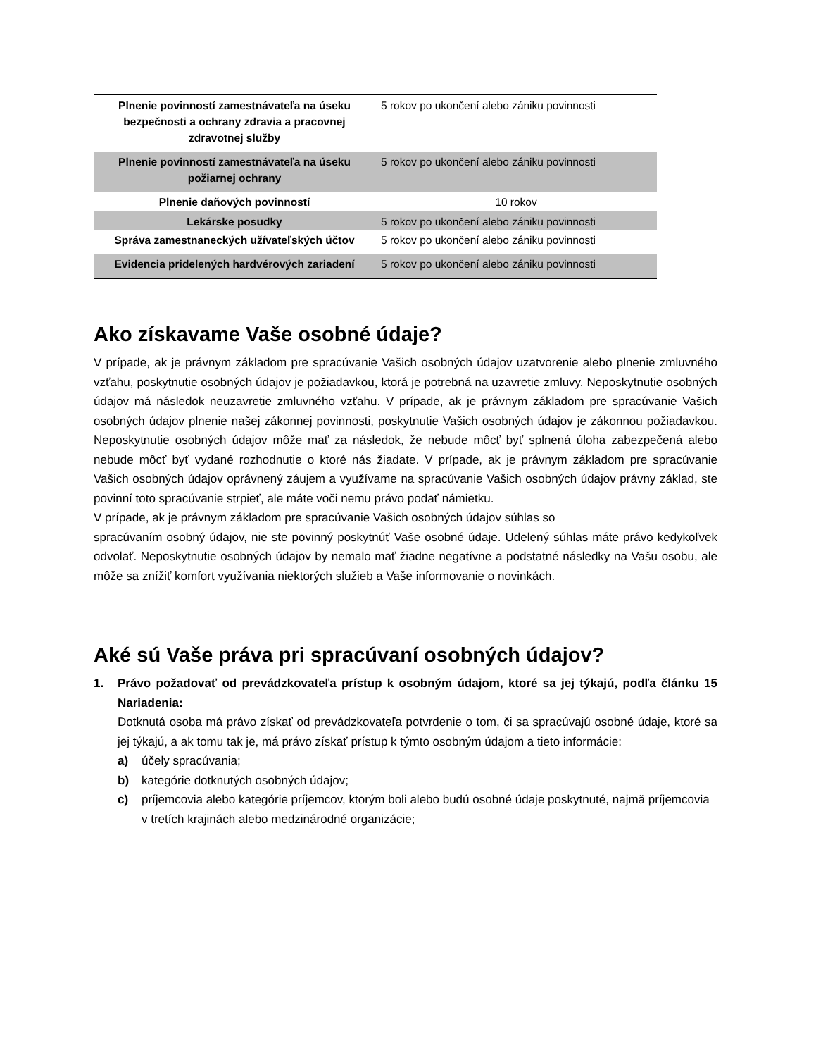| Plnenie povinností zamestnávateľa na úseku bezpečnosti a ochrany zdravia a pracovnej zdravotnej služby | 5 rokov po ukončení alebo zániku povinnosti |
| Plnenie povinností zamestnávateľa na úseku požiarnej ochrany | 5 rokov po ukončení alebo zániku povinnosti |
| Plnenie daňových povinností | 10 rokov |
| Lekárske posudky | 5 rokov po ukončení alebo zániku povinnosti |
| Správa zamestnaneckých užívateľských účtov | 5 rokov po ukončení alebo zániku povinnosti |
| Evidencia pridelených hardvérových zariadení | 5 rokov po ukončení alebo zániku povinnosti |
Ako získavame Vaše osobné údaje?
V prípade, ak je právnym základom pre spracúvanie Vašich osobných údajov uzatvorenie alebo plnenie zmluvného vzťahu, poskytnutie osobných údajov je požiadavkou, ktorá je potrebná na uzavretie zmluvy. Neposkytnutie osobných údajov má následok neuzavretie zmluvného vzťahu. V prípade, ak je právnym základom pre spracúvanie Vašich osobných údajov plnenie našej zákonnej povinnosti, poskytnutie Vašich osobných údajov je zákonnou požiadavkou. Neposkytnutie osobných údajov môže mať za následok, že nebude môcť byť splnená úloha zabezpečená alebo nebude môcť byť vydané rozhodnutie o ktoré nás žiadate. V prípade, ak je právnym základom pre spracúvanie Vašich osobných údajov oprávnený záujem a využívame na spracúvanie Vašich osobných údajov právny základ, ste povinní toto spracúvanie strpieť, ale máte voči nemu právo podať námietku.
V prípade, ak je právnym základom pre spracúvanie Vašich osobných údajov súhlas so
spracúvaním osobný údajov, nie ste povinný poskytnúť Vaše osobné údaje. Udelený súhlas máte právo kedykoľvek odvolať. Neposkytnutie osobných údajov by nemalo mať žiadne negatívne a podstatné následky na Vašu osobu, ale môže sa znížiť komfort využívania niektorých služieb a Vaše informovanie o novinkách.
Aké sú Vaše práva pri spracúvaní osobných údajov?
1.
Právo požadovať od prevádzkovateľa prístup k osobným údajom, ktoré sa jej týkajú, podľa článku 15 Nariadenia:
Dotknutá osoba má právo získať od prevádzkovateľa potvrdenie o tom, či sa spracúvajú osobné údaje, ktoré sa jej týkajú, a ak tomu tak je, má právo získať prístup k týmto osobným údajom a tieto informácie:
a) účely spracúvania;
b) kategórie dotknutých osobných údajov;
c) príjemcovia alebo kategórie príjemcov, ktorým boli alebo budú osobné údaje poskytnuté, najmä príjemcovia v tretích krajinách alebo medzinárodné organizácie;